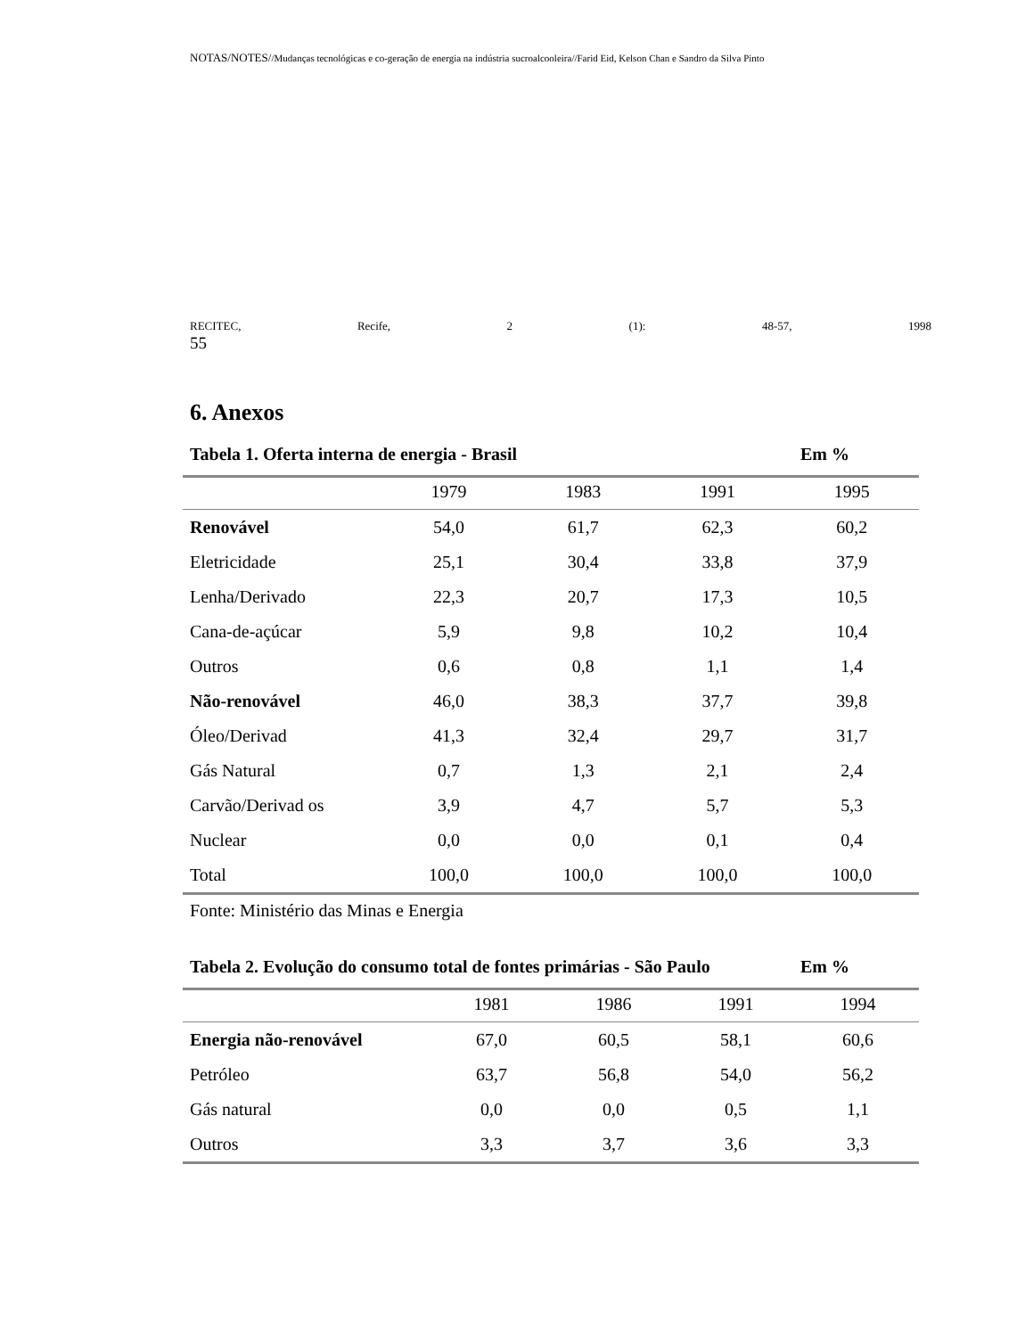NOTAS/NOTES//Mudanças tecnológicas e co-geração de energia na indústria sucroalcooleira//Farid Eid, Kelson Chan e Sandro da Silva Pinto
RECITEC, Recife, 2 (1): 48-57, 1998
55
6. Anexos
Tabela 1. Oferta interna de energia - Brasil Em %
| | 1979 | 1983 | 1991 | 1995 |
| --- | --- | --- | --- | --- |
| Renovável | 54,0 | 61,7 | 62,3 | 60,2 |
| Eletricidade | 25,1 | 30,4 | 33,8 | 37,9 |
| Lenha/Derivado | 22,3 | 20,7 | 17,3 | 10,5 |
| Cana-de-açúcar | 5,9 | 9,8 | 10,2 | 10,4 |
| Outros | 0,6 | 0,8 | 1,1 | 1,4 |
| Não-renovável | 46,0 | 38,3 | 37,7 | 39,8 |
| Óleo/Derivad | 41,3 | 32,4 | 29,7 | 31,7 |
| Gás Natural | 0,7 | 1,3 | 2,1 | 2,4 |
| Carvão/Derivad os | 3,9 | 4,7 | 5,7 | 5,3 |
| Nuclear | 0,0 | 0,0 | 0,1 | 0,4 |
| Total | 100,0 | 100,0 | 100,0 | 100,0 |
Fonte: Ministério das Minas e Energia
Tabela 2. Evolução do consumo total de fontes primárias - São Paulo Em %
| | 1981 | 1986 | 1991 | 1994 |
| --- | --- | --- | --- | --- |
| Energia não-renovável | 67,0 | 60,5 | 58,1 | 60,6 |
| Petróleo | 63,7 | 56,8 | 54,0 | 56,2 |
| Gás natural | 0,0 | 0,0 | 0,5 | 1,1 |
| Outros | 3,3 | 3,7 | 3,6 | 3,3 |